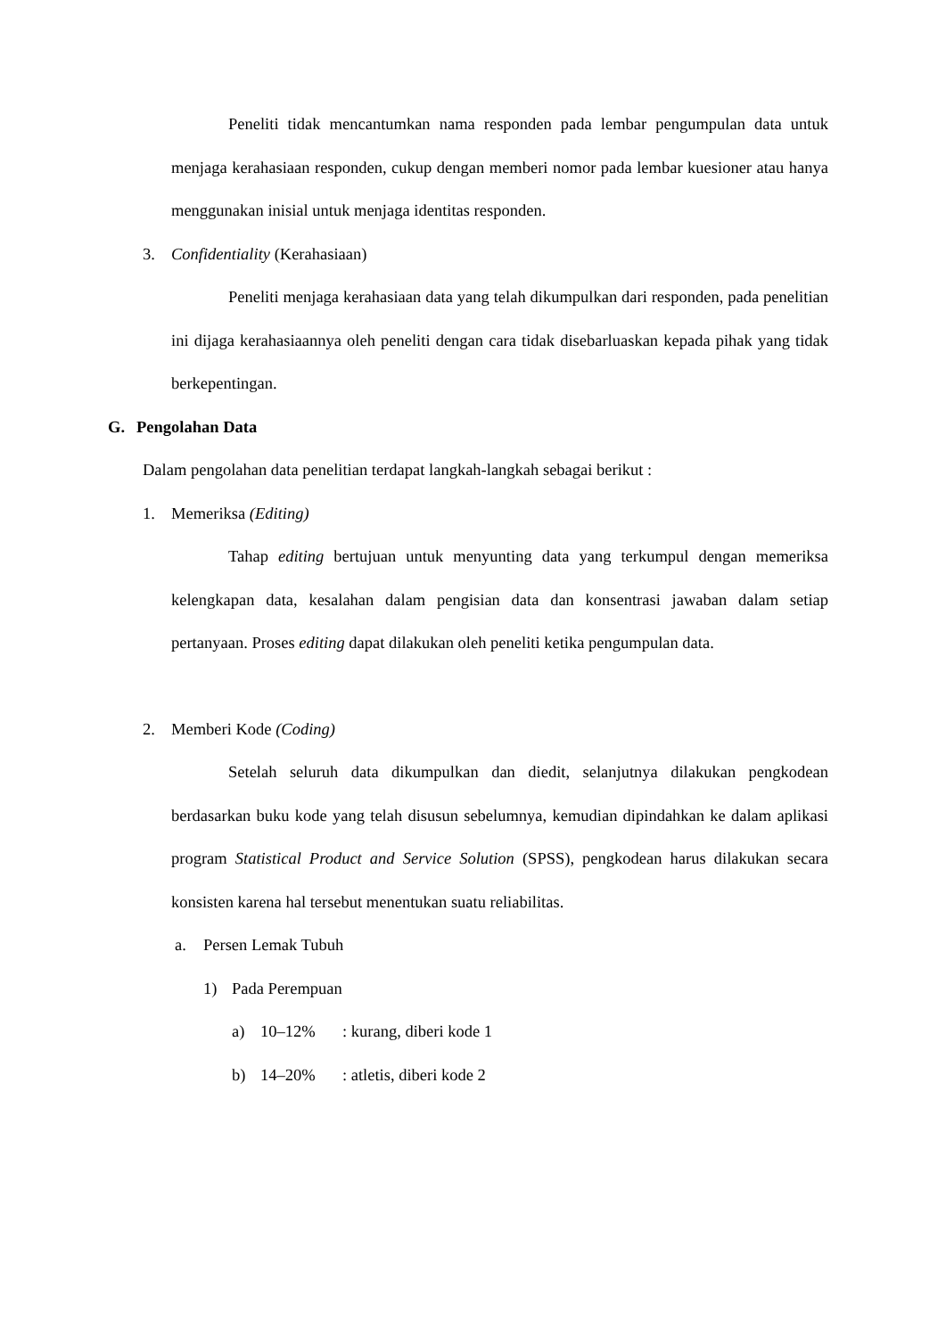Peneliti tidak mencantumkan nama responden pada lembar pengumpulan data untuk menjaga kerahasiaan responden, cukup dengan memberi nomor pada lembar kuesioner atau hanya menggunakan inisial untuk menjaga identitas responden.
3. Confidentiality (Kerahasiaan)
Peneliti menjaga kerahasiaan data yang telah dikumpulkan dari responden, pada penelitian ini dijaga kerahasiaannya oleh peneliti dengan cara tidak disebarluaskan kepada pihak yang tidak berkepentingan.
G. Pengolahan Data
Dalam pengolahan data penelitian terdapat langkah-langkah sebagai berikut :
1. Memeriksa (Editing)
Tahap editing bertujuan untuk menyunting data yang terkumpul dengan memeriksa kelengkapan data, kesalahan dalam pengisian data dan konsentrasi jawaban dalam setiap pertanyaan. Proses editing dapat dilakukan oleh peneliti ketika pengumpulan data.
2. Memberi Kode (Coding)
Setelah seluruh data dikumpulkan dan diedit, selanjutnya dilakukan pengkodean berdasarkan buku kode yang telah disusun sebelumnya, kemudian dipindahkan ke dalam aplikasi program Statistical Product and Service Solution (SPSS), pengkodean harus dilakukan secara konsisten karena hal tersebut menentukan suatu reliabilitas.
a. Persen Lemak Tubuh
1) Pada Perempuan
a) 10–12%: kurang, diberi kode 1
b) 14–20%: atletis, diberi kode 2